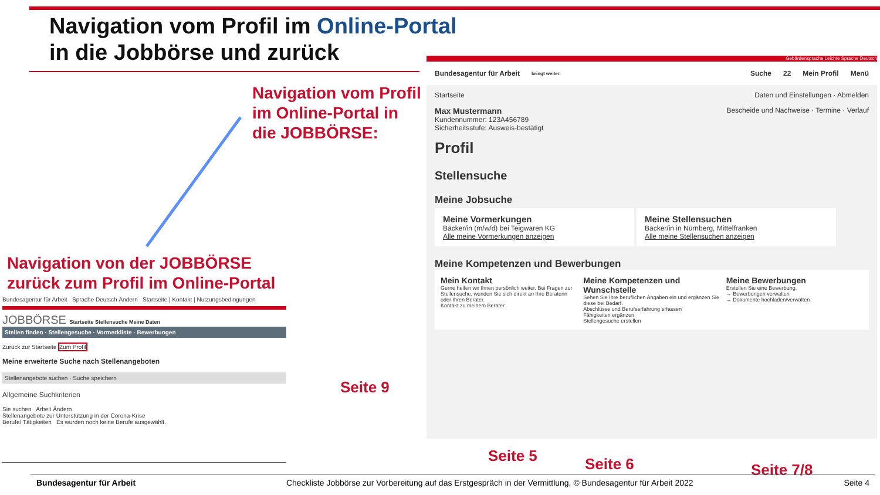Navigation vom Profil im Online-Portal
in die Jobbörse und zurück
Navigation vom Profil
im Online-Portal in
die JOBBÖRSE:
Navigation von der JOBBÖRSE
zurück zum Profil im Online-Portal
Gebärdensprache Leichte Sprache Deutsch
Bundesagentur für Arbeit bringt weiter. Suche 22 Mein Profil Menü
Startseite Daten und Einstellungen · Abmelden
Max Mustermann Bescheide und Nachweise · Termine · Verlauf
Kundennummer: 123A456789
Sicherheitsstufe: Ausweis-bestätigt
Profil
Stellensuche
Meine Jobsuche
Meine Vormerkungen
Bäcker/in (m/w/d) bei Teigwaren KG
Alle meine Vormerkungen anzeigen
Meine Stellensuchen
Bäcker/in in Nürnberg, Mittelfranken
Alle meine Stellensuchen anzeigen
Meine Kompetenzen und Bewerbungen
Mein Kontakt
Gerne helfen wir Ihnen persönlich weiter. Bei Fragen zur Stellensuche, wenden Sie sich direkt an Ihre Beraterin oder Ihren Berater.
Kontakt zu meinem Berater
Meine Kompetenzen und Wunschstelle
Sehen Sie Ihre beruflichen Angaben ein und ergänzen Sie diese bei Bedarf.
Abschlüsse und Berufserfahrung erfassen
Fähigkeiten ergänzen
Stellengesuche erstellen
Meine Bewerbungen
Erstellen Sie eine Bewerbung.
→ Bewerbungen verwalten
→ Dokumente hochladen/verwalten
Bundesagentur für Arbeit Sprache Deutsch Ändern Startseite | Kontakt | Nutzungsbedingungen
JOBBÖRSE Startseite Stellensuche Meine Daten
Stellen finden · Stellengesuche · Vormerkliste · Bewerbungen
Zurück zur Startseite Zum Profil
Meine erweiterte Suche nach Stellenangeboten
Stellenangebote suchen · Suche speichern
Allgemeine Suchkriterien
Sie suchen Arbeit Ändern
Stellenangebote zur Unterstützung in der Corona-Krise
Berufe/ Tätigkeiten Es wurden noch keine Berufe ausgewählt.
Seite 9
Seite 5 Seite 6 Seite 7/8
Bundesagentur für Arbeit Checkliste Jobbörse zur Vorbereitung auf das Erstgespräch in der Vermittlung, © Bundesagentur für Arbeit 2022 Seite 4